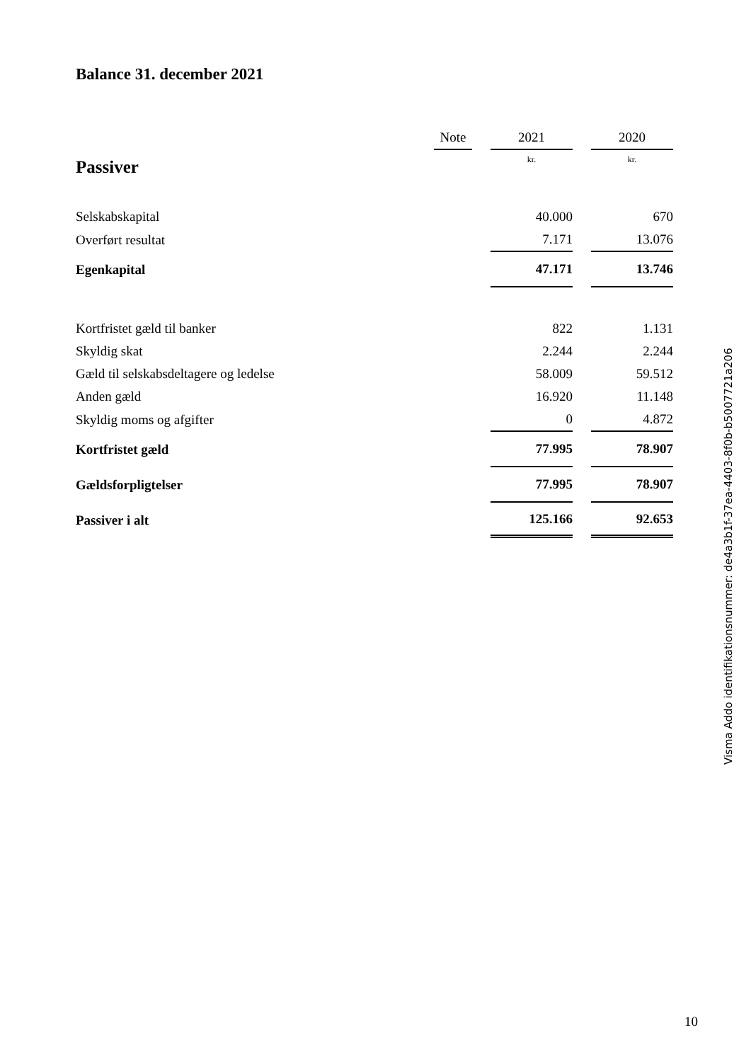Balance 31. december 2021
| | Note | | 2021 | | 2020 |
| --- | --- | --- | --- | --- | --- |
| Passiver | | | kr. | | kr. |
| Selskabskapital | | | 40.000 | | 670 |
| Overført resultat | | | 7.171 | | 13.076 |
| Egenkapital | | | 47.171 | | 13.746 |
| Kortfristet gæld til banker | | | 822 | | 1.131 |
| Skyldig skat | | | 2.244 | | 2.244 |
| Gæld til selskabsdeltagere og ledelse | | | 58.009 | | 59.512 |
| Anden gæld | | | 16.920 | | 11.148 |
| Skyldig moms og afgifter | | | 0 | | 4.872 |
| Kortfristet gæld | | | 77.995 | | 78.907 |
| Gældsforpligtelser | | | 77.995 | | 78.907 |
| Passiver i alt | | | 125.166 | | 92.653 |
Visma Addo identifikationsnummer: de4a3b1f-37ea-4403-8f0b-b5007721a206
10